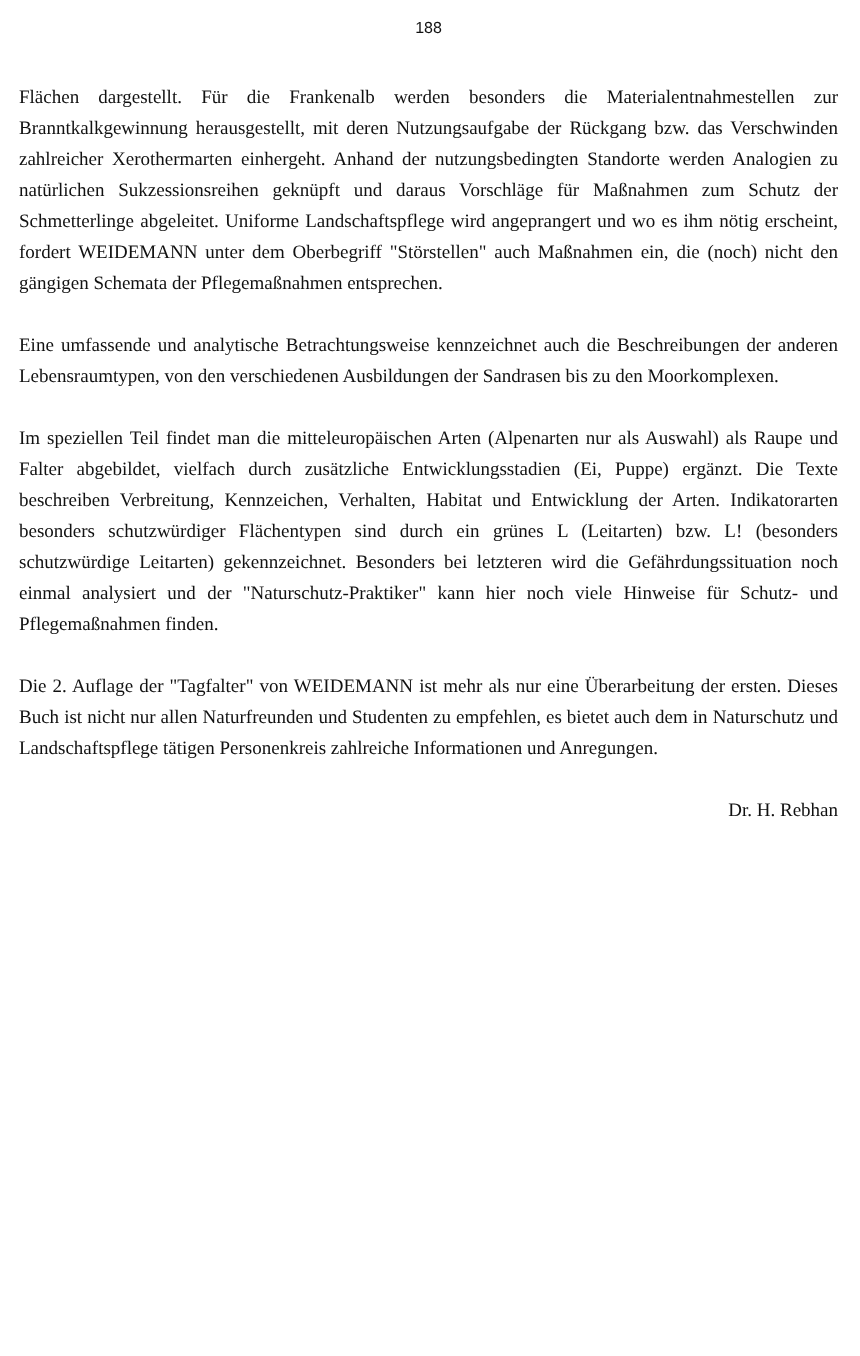188
Flächen dargestellt. Für die Frankenalb werden besonders die Materialentnahmestellen zur Branntkalkgewinnung herausgestellt, mit deren Nutzungsaufgabe der Rückgang bzw. das Verschwinden zahlreicher Xerothermarten einhergeht. Anhand der nutzungsbedingten Standorte werden Analogien zu natürlichen Sukzessionsreihen geknüpft und daraus Vorschläge für Maßnahmen zum Schutz der Schmetterlinge abgeleitet. Uniforme Landschaftspflege wird angeprangert und wo es ihm nötig erscheint, fordert WEIDEMANN unter dem Oberbegriff "Störstellen" auch Maßnahmen ein, die (noch) nicht den gängigen Schemata der Pflegemaßnahmen entsprechen.
Eine umfassende und analytische Betrachtungsweise kennzeichnet auch die Beschreibungen der anderen Lebensraumtypen, von den verschiedenen Ausbildungen der Sandrasen bis zu den Moorkomplexen.
Im speziellen Teil findet man die mitteleuropäischen Arten (Alpenarten nur als Auswahl) als Raupe und Falter abgebildet, vielfach durch zusätzliche Entwicklungsstadien (Ei, Puppe) ergänzt. Die Texte beschreiben Verbreitung, Kennzeichen, Verhalten, Habitat und Entwicklung der Arten. Indikatorarten besonders schutzwürdiger Flächentypen sind durch ein grünes L (Leitarten) bzw. L! (besonders schutzwürdige Leitarten) gekennzeichnet. Besonders bei letzteren wird die Gefährdungssituation noch einmal analysiert und der "Naturschutz-Praktiker" kann hier noch viele Hinweise für Schutz- und Pflegemaßnahmen finden.
Die 2. Auflage der "Tagfalter" von WEIDEMANN ist mehr als nur eine Überarbeitung der ersten. Dieses Buch ist nicht nur allen Naturfreunden und Studenten zu empfehlen, es bietet auch dem in Naturschutz und Landschaftspflege tätigen Personenkreis zahlreiche Informationen und Anregungen.
Dr. H. Rebhan